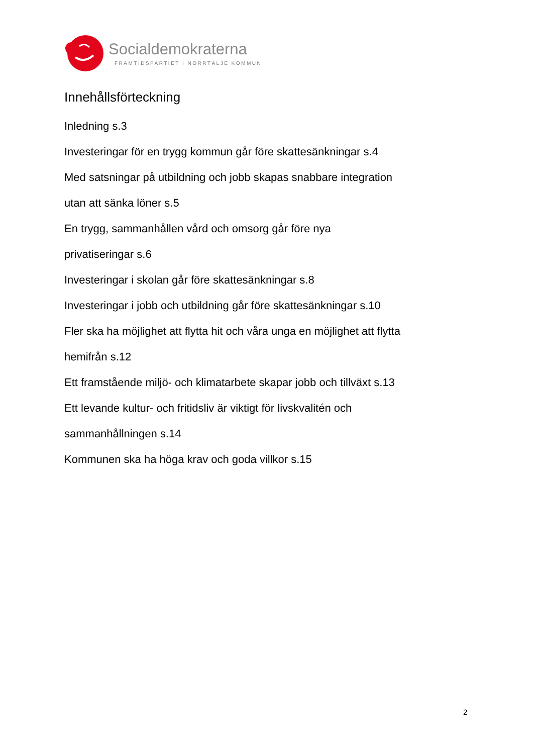Socialdemokraterna
FRAMTIDSPARTIET I NORRTÄLJE KOMMUN
Innehållsförteckning
Inledning s.3
Investeringar för en trygg kommun går före skattesänkningar s.4
Med satsningar på utbildning och jobb skapas snabbare integration
utan att sänka löner s.5
En trygg, sammanhållen vård och omsorg går före nya
privatiseringar s.6
Investeringar i skolan går före skattesänkningar s.8
Investeringar i jobb och utbildning går före skattesänkningar s.10
Fler ska ha möjlighet att flytta hit och våra unga en möjlighet att flytta
hemifrån s.12
Ett framstående miljö- och klimatarbete skapar jobb och tillväxt s.13
Ett levande kultur- och fritidsliv är viktigt för livskvalitén och
sammanhållningen s.14
Kommunen ska ha höga krav och goda villkor s.15
2